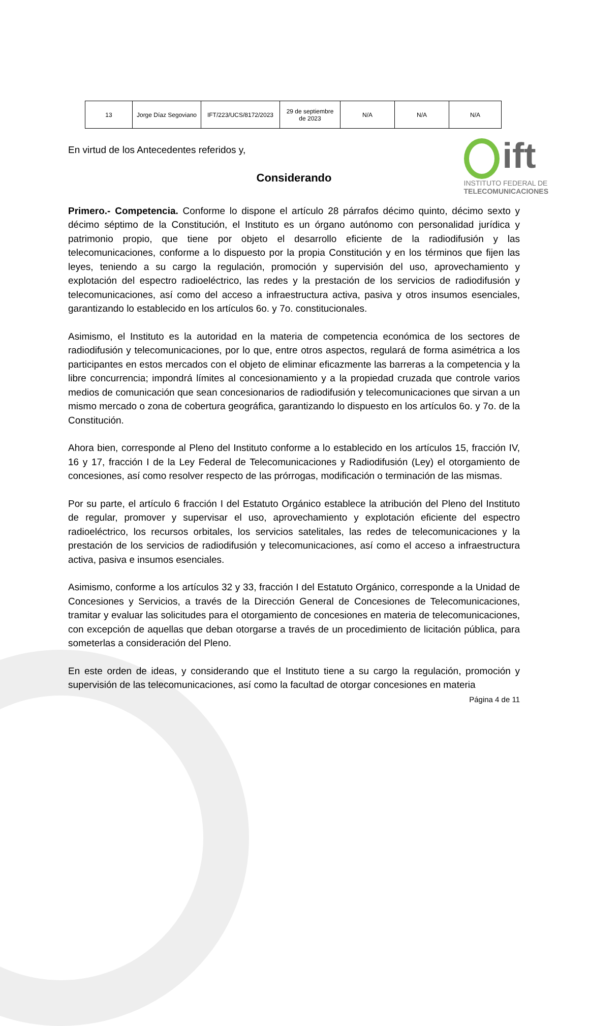ift
INSTITUTO FEDERAL DE
TELECOMUNICACIONES
| 13 | Jorge Díaz Segoviano | IFT/223/UCS/8172/2023 | 29 de septiembre de 2023 | N/A | N/A | N/A |
En virtud de los Antecedentes referidos y,
Considerando
Primero.- Competencia. Conforme lo dispone el artículo 28 párrafos décimo quinto, décimo sexto y décimo séptimo de la Constitución, el Instituto es un órgano autónomo con personalidad jurídica y patrimonio propio, que tiene por objeto el desarrollo eficiente de la radiodifusión y las telecomunicaciones, conforme a lo dispuesto por la propia Constitución y en los términos que fijen las leyes, teniendo a su cargo la regulación, promoción y supervisión del uso, aprovechamiento y explotación del espectro radioeléctrico, las redes y la prestación de los servicios de radiodifusión y telecomunicaciones, así como del acceso a infraestructura activa, pasiva y otros insumos esenciales, garantizando lo establecido en los artículos 6o. y 7o. constitucionales.
Asimismo, el Instituto es la autoridad en la materia de competencia económica de los sectores de radiodifusión y telecomunicaciones, por lo que, entre otros aspectos, regulará de forma asimétrica a los participantes en estos mercados con el objeto de eliminar eficazmente las barreras a la competencia y la libre concurrencia; impondrá límites al concesionamiento y a la propiedad cruzada que controle varios medios de comunicación que sean concesionarios de radiodifusión y telecomunicaciones que sirvan a un mismo mercado o zona de cobertura geográfica, garantizando lo dispuesto en los artículos 6o. y 7o. de la Constitución.
Ahora bien, corresponde al Pleno del Instituto conforme a lo establecido en los artículos 15, fracción IV, 16 y 17, fracción I de la Ley Federal de Telecomunicaciones y Radiodifusión (Ley) el otorgamiento de concesiones, así como resolver respecto de las prórrogas, modificación o terminación de las mismas.
Por su parte, el artículo 6 fracción I del Estatuto Orgánico establece la atribución del Pleno del Instituto de regular, promover y supervisar el uso, aprovechamiento y explotación eficiente del espectro radioeléctrico, los recursos orbitales, los servicios satelitales, las redes de telecomunicaciones y la prestación de los servicios de radiodifusión y telecomunicaciones, así como el acceso a infraestructura activa, pasiva e insumos esenciales.
Asimismo, conforme a los artículos 32 y 33, fracción I del Estatuto Orgánico, corresponde a la Unidad de Concesiones y Servicios, a través de la Dirección General de Concesiones de Telecomunicaciones, tramitar y evaluar las solicitudes para el otorgamiento de concesiones en materia de telecomunicaciones, con excepción de aquellas que deban otorgarse a través de un procedimiento de licitación pública, para someterlas a consideración del Pleno.
En este orden de ideas, y considerando que el Instituto tiene a su cargo la regulación, promoción y supervisión de las telecomunicaciones, así como la facultad de otorgar concesiones en materia
Página 4 de 11